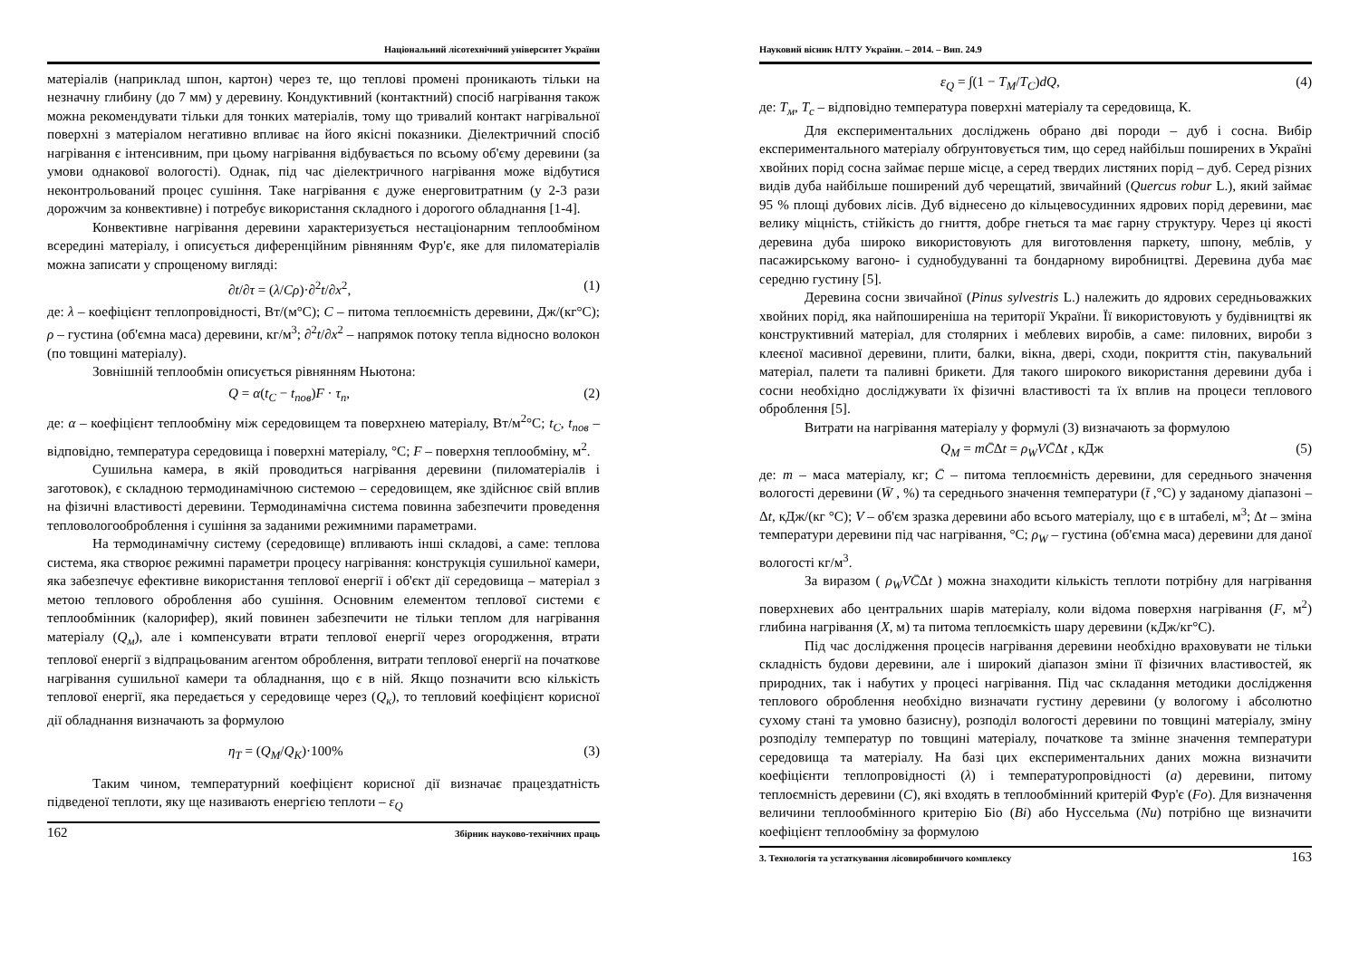Національний лісотехнічний університет України
матеріалів (наприклад шпон, картон) через те, що теплові промені проникають тільки на незначну глибину (до 7 мм) у деревину. Кондуктивний (контактний) спосіб нагрівання також можна рекомендувати тільки для тонких матеріалів, тому що тривалий контакт нагрівальної поверхні з матеріалом негативно впливає на його якісні показники. Діелектричний спосіб нагрівання є інтенсивним, при цьому нагрівання відбувається по всьому об'єму деревини (за умови однакової вологості). Однак, під час діелектричного нагрівання може відбутися неконтрольований процес сушіння. Таке нагрівання є дуже енерговитратним (у 2-3 рази дорожчим за конвективне) і потребує використання складного і дорогого обладнання [1-4].
Конвективне нагрівання деревини характеризується нестаціонарним теплообміном всередині матеріалу, і описується диференційним рівнянням Фур'є, яке для пиломатеріалів можна записати у спрощеному вигляді:
∂t/∂τ = (λ/Cρ)·∂<sup>2</sup>t/∂x<sup>2</sup>, (1)
де: λ – коефіцієнт теплопровідності, Вт/(м°С); C – питома теплоємність деревини, Дж/(кг°С); ρ – густина (об'ємна маса) деревини, кг/м<sup>3</sup>; ∂<sup>2</sup>t/∂x<sup>2</sup> – напрямок потоку тепла відносно волокон (по товщині матеріалу).
Зовнішній теплообмін описується рівнянням Ньютона:
Q = α(t<sub>C</sub> − t<sub>пов</sub>)F · τ<sub>n</sub>, (2)
де: α – коефіцієнт теплообміну між середовищем та поверхнею матеріалу, Вт/м<sup>2</sup>°С; t<sub>C</sub>, t<sub>пов</sub> – відповідно, температура середовища і поверхні матеріалу, °С; F – поверхня теплообміну, м<sup>2</sup>.
Сушильна камера, в якій проводиться нагрівання деревини (пиломатеріалів і заготовок), є складною термодинамічною системою – середовищем, яке здійснює свій вплив на фізичні властивості деревини. Термодинамічна система повинна забезпечити проведення тепловологооброблення і сушіння за заданими режимними параметрами.
На термодинамічну систему (середовище) впливають інші складові, а саме: теплова система, яка створює режимні параметри процесу нагрівання: конструкція сушильної камери, яка забезпечує ефективне використання теплової енергії і об'єкт дії середовища – матеріал з метою теплового оброблення або сушіння. Основним елементом теплової системи є теплообмінник (калорифер), який повинен забезпечити не тільки теплом для нагрівання матеріалу (Q<sub>м</sub>), але і компенсувати втрати теплової енергії через огородження, втрати теплової енергії з відпрацьованим агентом оброблення, витрати теплової енергії на початкове нагрівання сушильної камери та обладнання, що є в ній. Якщо позначити всю кількість теплової енергії, яка передається у середовище через (Q<sub>к</sub>), то тепловий коефіцієнт корисної дії обладнання визначають за формулою
η<sub>T</sub> = (Q<sub>M</sub>/Q<sub>K</sub>)·100% (3)
Таким чином, температурний коефіцієнт корисної дії визначає працездатність підведеної теплоти, яку ще називають енергією теплоти – ε<sub>Q</sub>
162 Збірник науково-технічних праць
Науковий вісник НЛТУ України. – 2014. – Вип. 24.9
ε<sub>Q</sub> = ∫(1 − T<sub>M</sub>/T<sub>C</sub>)dQ, (4)
де: T<sub>м</sub>, T<sub>c</sub> – відповідно температура поверхні матеріалу та середовища, К.
Для експериментальних досліджень обрано дві породи – дуб і сосна. Вибір експериментального матеріалу обґрунтовується тим, що серед найбільш поширених в Україні хвойних порід сосна займає перше місце, а серед твердих листяних порід – дуб. Серед різних видів дуба найбільше поширений дуб черещатий, звичайний (Quercus robur L.), який займає 95 % площі дубових лісів. Дуб віднесено до кільцевосудинних ядрових порід деревини, має велику міцність, стійкість до гниття, добре гнеться та має гарну структуру. Через ці якості деревина дуба широко використовують для виготовлення паркету, шпону, меблів, у пасажирському вагоно- і суднобудуванні та бондарному виробництві. Деревина дуба має середню густину [5].
Деревина сосни звичайної (Pinus sylvestris L.) належить до ядрових середньоважких хвойних порід, яка найпоширеніша на території України. Її використовують у будівництві як конструктивний матеріал, для столярних і меблевих виробів, а саме: пиловних, вироби з клеєної масивної деревини, плити, балки, вікна, двері, сходи, покриття стін, пакувальний матеріал, палети та паливні брикети. Для такого широкого використання деревини дуба і сосни необхідно досліджувати їх фізичні властивості та їх вплив на процеси теплового оброблення [5].
Витрати на нагрівання матеріалу у формулі (3) визначають за формулою
Q<sub>M</sub> = mC̄Δt = ρ<sub>W</sub>VC̄Δt , кДж (5)
де: m – маса матеріалу, кг; C̄ – питома теплоємність деревини, для середнього значення вологості деревини (W̄ , %) та середнього значення температури (t̄ ,°С) у заданому діапазоні – Δt, кДж/(кг °С); V – об'єм зразка деревини або всього матеріалу, що є в штабелі, м<sup>3</sup>; Δt – зміна температури деревини під час нагрівання, °С; ρ<sub>W</sub> – густина (об'ємна маса) деревини для даної вологості кг/м<sup>3</sup>.
За виразом ( ρ<sub>W</sub>VC̄Δt ) можна знаходити кількість теплоти потрібну для нагрівання поверхневих або центральних шарів матеріалу, коли відома поверхня нагрівання (F, м<sup>2</sup>) глибина нагрівання (X, м) та питома теплоємкість шару деревини (кДж/кг°С).
Під час дослідження процесів нагрівання деревини необхідно враховувати не тільки складність будови деревини, але і широкий діапазон зміни її фізичних властивостей, як природних, так і набутих у процесі нагрівання. Під час складання методики дослідження теплового оброблення необхідно визначати густину деревини (у вологому і абсолютно сухому стані та умовно базисну), розподіл вологості деревини по товщині матеріалу, зміну розподілу температур по товщині матеріалу, початкове та змінне значення температури середовища та матеріалу. На базі цих експериментальних даних можна визначити коефіцієнти теплопровідності (λ) і температуропровідності (a) деревини, питому теплоємність деревини (C), які входять в теплообмінний критерій Фур'є (Fo). Для визначення величини теплообмінного критерію Біо (Bi) або Нуссельма (Nu) потрібно ще визначити коефіцієнт теплообміну за формулою
3. Технологія та устаткування лісовиробничого комплексу 163